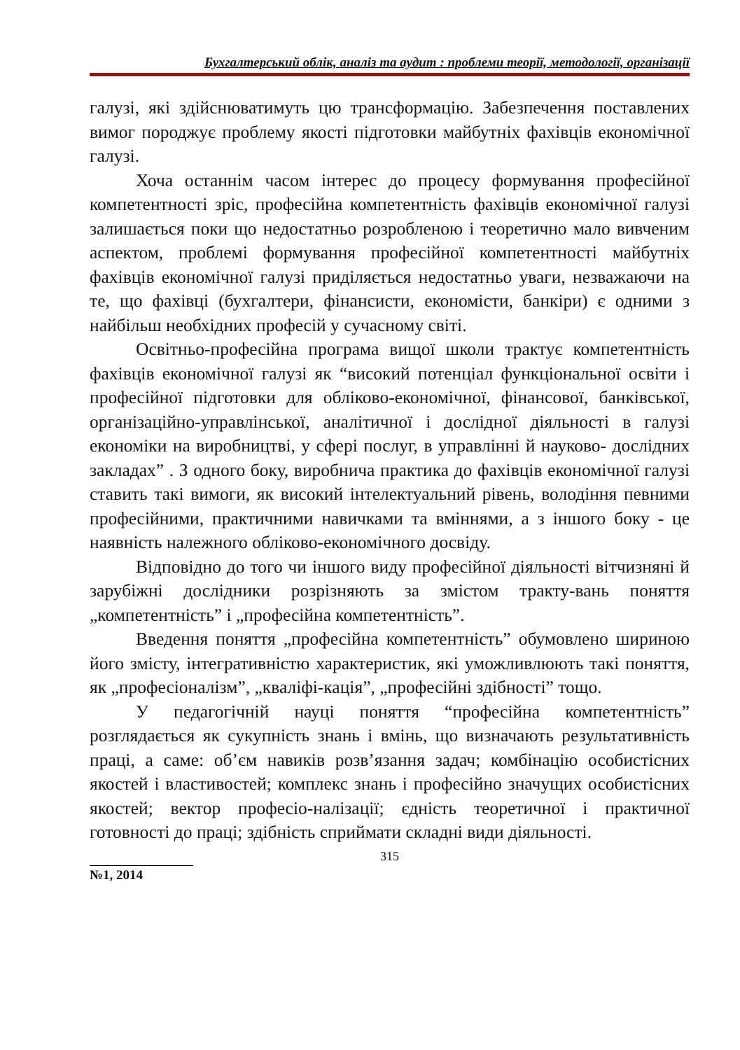Бухгалтерський облік, аналіз та аудит : проблеми теорії, методології, організації
галузі, які здійснюватимуть цю трансформацію. Забезпечення поставлених вимог породжує проблему якості підготовки майбутніх фахівців економічної галузі.
Хоча останнім часом інтерес до процесу формування професійної компетентності зріс, професійна компетентність фахівців економічної галузі залишається поки що недостатньо розробленою і теоретично мало вивченим аспектом, проблемі формування професійної компетентності майбутніх фахівців економічної галузі приділяється недостатньо уваги, незважаючи на те, що фахівці (бухгалтери, фінансисти, економісти, банкіри) є одними з найбільш необхідних професій у сучасному світі.
Освітньо-професійна програма вищої школи трактує компетентність фахівців економічної галузі як “високий потенціал функціональної освіти і професійної підготовки для обліково-економічної, фінансової, банківської, організаційно-управлінської, аналітичної і дослідної діяльності в галузі економіки на виробництві, у сфері послуг, в управлінні й науково- дослідних закладах” . З одного боку, виробнича практика до фахівців економічної галузі ставить такі вимоги, як високий інтелектуальний рівень, володіння певними професійними, практичними навичками та вміннями, а з іншого боку - це наявність належного обліково-економічного досвіду.
Відповідно до того чи іншого виду професійної діяльності вітчизняні й зарубіжні дослідники розрізняють за змістом тракту-вань поняття „компетентність” і „професійна компетентність”.
Введення поняття „професійна компетентність” обумовлено шириною його змісту, інтегративністю характеристик, які уможливлюють такі поняття, як „професіоналізм”, „кваліфі-кація”, „професійні здібності” тощо.
У педагогічній науці поняття “професійна компетентність” розглядається як сукупність знань і вмінь, що визначають результативність праці, а саме: об’єм навиків розв’язання задач; комбінацію особистісних якостей і властивостей; комплекс знань і професійно значущих особистісних якостей; вектор професіо-налізації; єдність теоретичної і практичної готовності до праці; здібність сприймати складні види діяльності.
315
№1, 2014